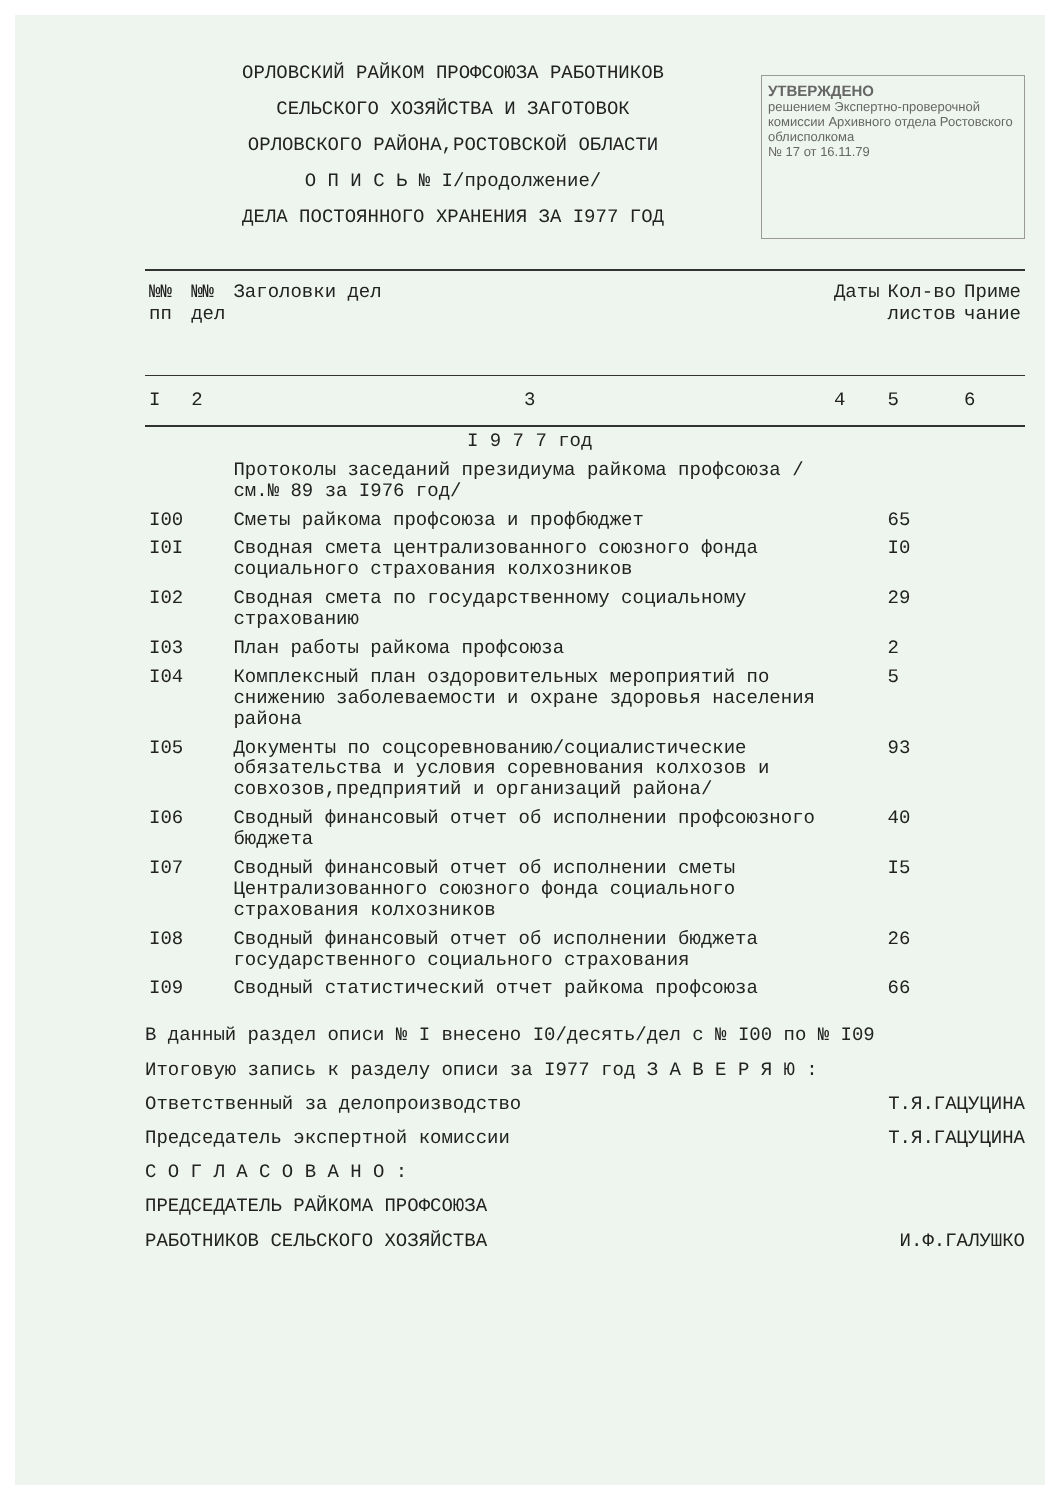ОРЛОВСКИЙ РАЙКОМ ПРОФСОЮЗА РАБОТНИКОВ
СЕЛЬСКОГО ХОЗЯЙСТВА И ЗАГОТОВОК
ОРЛОВСКОГО РАЙОНА,РОСТОВСКОЙ ОБЛАСТИ
О П И С Ь № I/продолжение/
ДЕЛА ПОСТОЯННОГО ХРАНЕНИЯ ЗА I977 ГОД
УТВЕРЖДЕНО
решением Экспертно-проверочной комиссии Архивного отдела Ростовского облисполкома
№ 17 от 16.11.79
| №№ пп | №№ дел | Заголовки дел | Даты | Кол-во листов | Приме чание |
| --- | --- | --- | --- | --- | --- |
| I | 2 | 3 | 4 | 5 | 6 |
| | | I 9 7 7 год | | | |
| | | Протоколы заседаний президиума райкома профсоюза / см.№ 89 за I976 год/ | | | |
| I00 | | Сметы райкома профсоюза и профбюджет | | 65 | |
| I0I | | Сводная смета централизованного союзного фонда социального страхования колхозников | | I0 | |
| I02 | | Сводная смета по государственному социальному страхованию | | 29 | |
| I03 | | План работы райкома профсоюза | | 2 | |
| I04 | | Комплексный план оздоровительных мероприятий по снижению заболеваемости и охране здоровья населения района | | 5 | |
| I05 | | Документы по соцсоревнованию/социалистические обязательства и условия соревнования колхозов и совхозов,предприятий и организаций района/ | | 93 | |
| I06 | | Сводный финансовый отчет об исполнении профсоюзного бюджета | | 40 | |
| I07 | | Сводный финансовый отчет об исполнении сметы Централизованного союзного фонда социального страхования колхозников | | I5 | |
| I08 | | Сводный финансовый отчет об исполнении бюджета государственного социального страхования | | 26 | |
| I09 | | Сводный статистический отчет райкома профсоюза | | 66 | |
В данный раздел описи № I внесено I0/десять/дел с № I00 по № I09
Итоговую запись к разделу описи за I977 год З А В Е Р Я Ю :
Ответственный за делопроизводство Т.Я.ГАЦУЦИНА
Председатель экспертной комиссии Т.Я.ГАЦУЦИНА
С О Г Л А С О В А Н О :
ПРЕДСЕДАТЕЛЬ РАЙКОМА ПРОФСОЮЗА
РАБОТНИКОВ СЕЛЬСКОГО ХОЗЯЙСТВА И.Ф.ГАЛУШКО